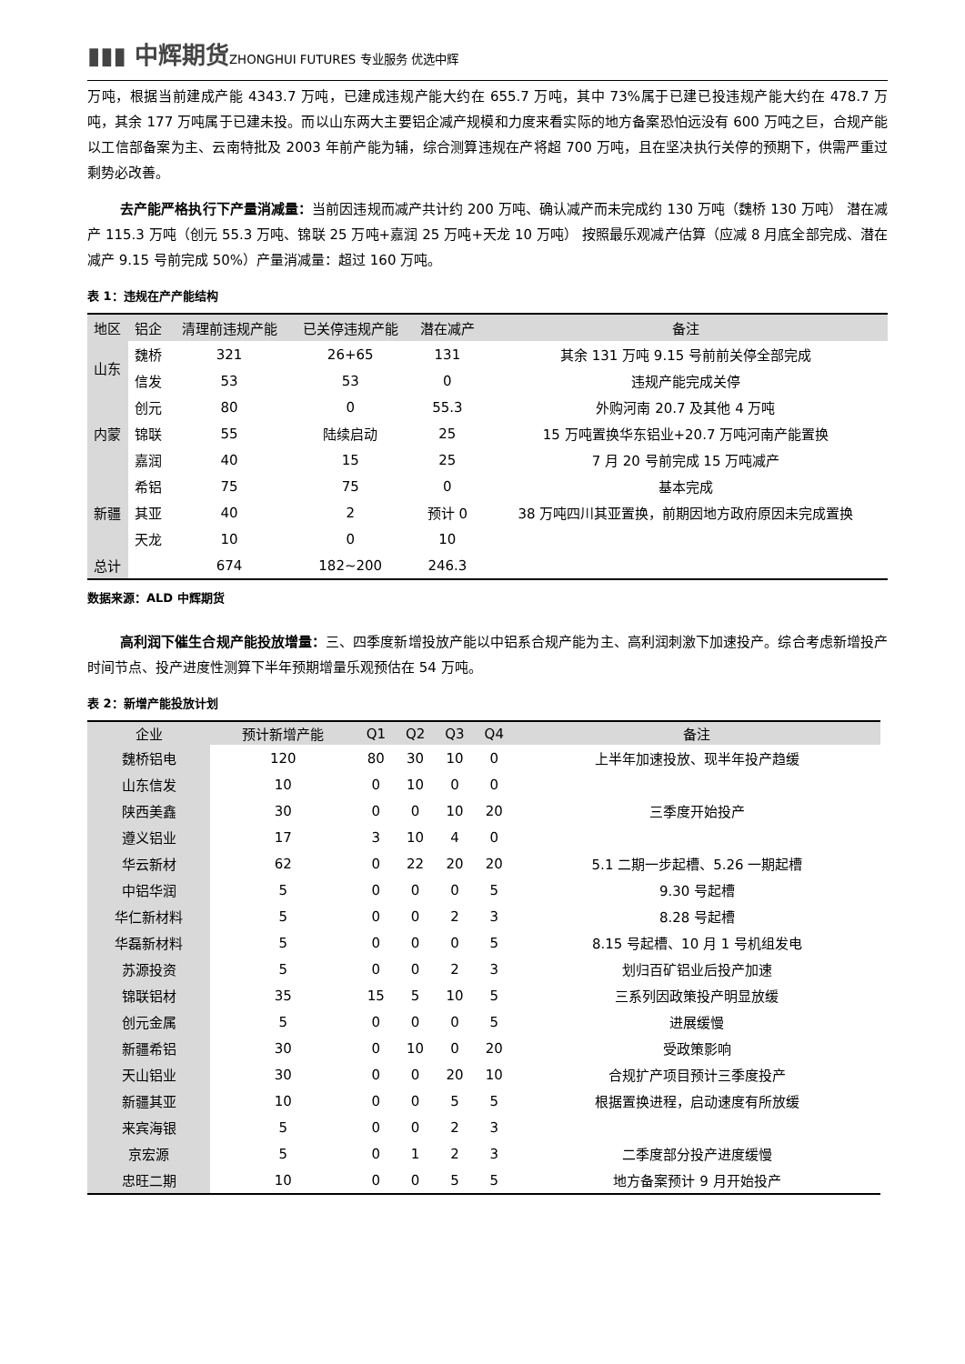▮▮▮ 中辉期货 ZHONGHUI FUTURES 专业服务 优选中辉
万吨，根据当前建成产能 4343.7 万吨，已建成违规产能大约在 655.7 万吨，其中 73%属于已建已投违规产能大约在 478.7 万吨，其余 177 万吨属于已建未投。而以山东两大主要铝企减产规模和力度来看实际的地方备案恐怕远没有 600 万吨之巨，合规产能以工信部备案为主、云南特批及 2003 年前产能为辅，综合测算违规在产将超 700 万吨，且在坚决执行关停的预期下，供需严重过剩势必改善。
去产能严格执行下产量消减量：当前因违规而减产共计约 200 万吨、确认减产而未完成约 130 万吨（魏桥 130 万吨） 潜在减产 115.3 万吨（创元 55.3 万吨、锦联 25 万吨+嘉润 25 万吨+天龙 10 万吨） 按照最乐观减产估算（应减 8 月底全部完成、潜在减产 9.15 号前完成 50%）产量消减量：超过 160 万吨。
表 1：违规在产产能结构
| 地区 | 铝企 | 清理前违规产能 | 已关停违规产能 | 潜在减产 | 备注 |
| --- | --- | --- | --- | --- | --- |
| 山东 | 魏桥 | 321 | 26+65 | 131 | 其余 131 万吨 9.15 号前前关停全部完成 |
| | 信发 | 53 | 53 | 0 | 违规产能完成关停 |
| 内蒙 | 创元 | 80 | 0 | 55.3 | 外购河南 20.7 及其他 4 万吨 |
| | 锦联 | 55 | 陆续启动 | 25 | 15 万吨置换华东铝业+20.7 万吨河南产能置换 |
| | 嘉润 | 40 | 15 | 25 | 7 月 20 号前完成 15 万吨减产 |
| 新疆 | 希铝 | 75 | 75 | 0 | 基本完成 |
| | 其亚 | 40 | 2 | 预计 0 | 38 万吨四川其亚置换，前期因地方政府原因未完成置换 |
| | 天龙 | 10 | 0 | 10 | |
| 总计 | | 674 | 182~200 | 246.3 | |
数据来源：ALD 中辉期货
高利润下催生合规产能投放增量：三、四季度新增投放产能以中铝系合规产能为主、高利润刺激下加速投产。综合考虑新增投产时间节点、投产进度性测算下半年预期增量乐观预估在 54 万吨。
表 2：新增产能投放计划
| 企业 | 预计新增产能 | Q1 | Q2 | Q3 | Q4 | 备注 |
| --- | --- | --- | --- | --- | --- | --- |
| 魏桥铝电 | 120 | 80 | 30 | 10 | 0 | 上半年加速投放、现半年投产趋缓 |
| 山东信发 | 10 | 0 | 10 | 0 | 0 | |
| 陕西美鑫 | 30 | 0 | 0 | 10 | 20 | 三季度开始投产 |
| 遵义铝业 | 17 | 3 | 10 | 4 | 0 | |
| 华云新材 | 62 | 0 | 22 | 20 | 20 | 5.1 二期一步起槽、5.26 一期起槽 |
| 中铝华润 | 5 | 0 | 0 | 0 | 5 | 9.30 号起槽 |
| 华仁新材料 | 5 | 0 | 0 | 2 | 3 | 8.28 号起槽 |
| 华磊新材料 | 5 | 0 | 0 | 0 | 5 | 8.15 号起槽、10 月 1 号机组发电 |
| 苏源投资 | 5 | 0 | 0 | 2 | 3 | 划归百矿铝业后投产加速 |
| 锦联铝材 | 35 | 15 | 5 | 10 | 5 | 三系列因政策投产明显放缓 |
| 创元金属 | 5 | 0 | 0 | 0 | 5 | 进展缓慢 |
| 新疆希铝 | 30 | 0 | 10 | 0 | 20 | 受政策影响 |
| 天山铝业 | 30 | 0 | 0 | 20 | 10 | 合规扩产项目预计三季度投产 |
| 新疆其亚 | 10 | 0 | 0 | 5 | 5 | 根据置换进程，启动速度有所放缓 |
| 来宾海银 | 5 | 0 | 0 | 2 | 3 | |
| 京宏源 | 5 | 0 | 1 | 2 | 3 | 二季度部分投产进度缓慢 |
| 忠旺二期 | 10 | 0 | 0 | 5 | 5 | 地方备案预计 9 月开始投产 |